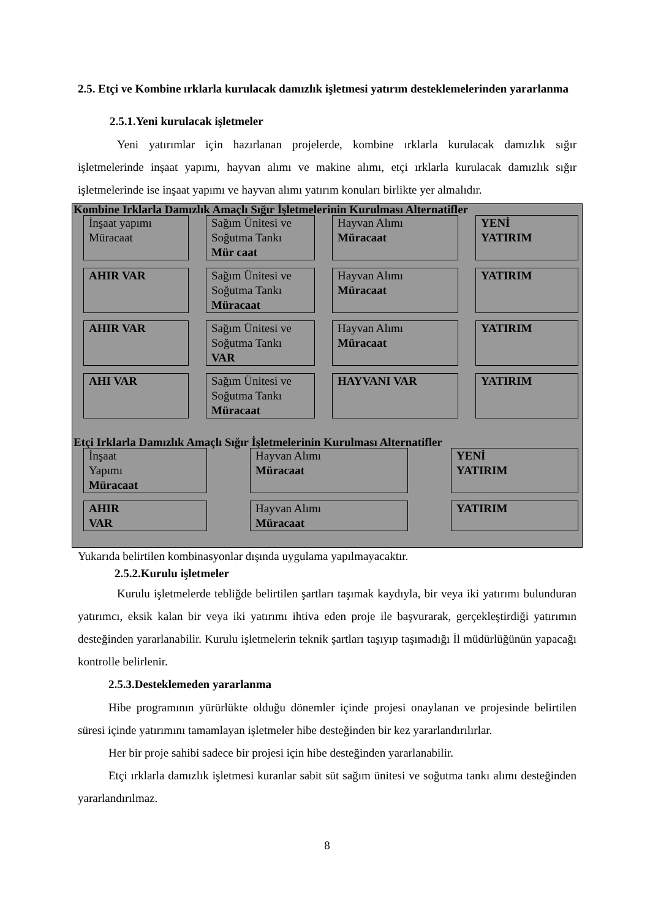2.5. Etçi ve Kombine ırklarla kurulacak damızlık işletmesi yatırım desteklemelerinden yararlanma
2.5.1.Yeni kurulacak işletmeler
Yeni yatırımlar için hazırlanan projelerde, kombine ırklarla kurulacak damızlık sığır işletmelerinde inşaat yapımı, hayvan alımı ve makine alımı, etçi ırklarla kurulacak damızlık sığır işletmelerinde ise inşaat yapımı ve hayvan alımı yatırım konuları birlikte yer almalıdır.
Kombine Irklarla Damızlık Amaçlı Sığır İşletmelerinin Kurulması Alternatifler
İnşaat yapımı
Müracaat
Sağım Ünitesi ve Soğutma Tankı
Mür caat
Hayvan Alımı
Müracaat
YENİ
YATIRIM
AHIR VAR Sağım Ünitesi ve Soğutma Tankı
Müracaat
Hayvan Alımı
Müracaat
YATIRIM
AHIR VAR Sağım Ünitesi ve Soğutma Tankı
VAR
Hayvan Alımı
Müracaat
YATIRIM
AHI VAR Sağım Ünitesi ve Soğutma Tankı
Müracaat
HAYVANI VAR YATIRIM
Etçi Irklarla Damızlık Amaçlı Sığır İşletmelerinin Kurulması Alternatifler
İnşaat
Yapımı
Müracaat
Hayvan Alımı
Müracaat
YENİ
YATIRIM
AHIR
VAR
Hayvan Alımı
Müracaat
YATIRIM
Yukarıda belirtilen kombinasyonlar dışında uygulama yapılmayacaktır.
2.5.2.Kurulu işletmeler
Kurulu işletmelerde tebliğde belirtilen şartları taşımak kaydıyla, bir veya iki yatırımı bulunduran yatırımcı, eksik kalan bir veya iki yatırımı ihtiva eden proje ile başvurarak, gerçekleştirdiği yatırımın desteğinden yararlanabilir. Kurulu işletmelerin teknik şartları taşıyıp taşımadığı İl müdürlüğünün yapacağı kontrolle belirlenir.
2.5.3.Desteklemeden yararlanma
Hibe programının yürürlükte olduğu dönemler içinde projesi onaylanan ve projesinde belirtilen süresi içinde yatırımını tamamlayan işletmeler hibe desteğinden bir kez yararlandırılırlar.
Her bir proje sahibi sadece bir projesi için hibe desteğinden yararlanabilir.
Etçi ırklarla damızlık işletmesi kuranlar sabit süt sağım ünitesi ve soğutma tankı alımı desteğinden yararlandırılmaz.
8